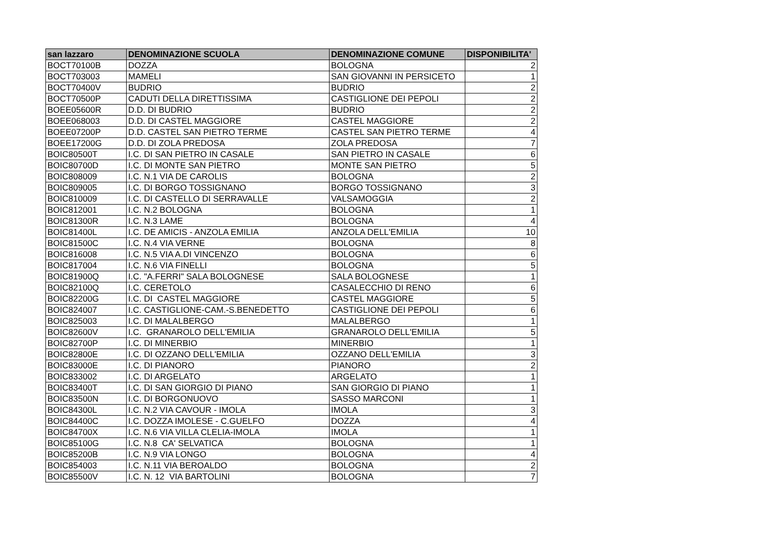| san lazzaro | DENOMINAZIONE SCUOLA | DENOMINAZIONE COMUNE | DISPONIBILITA' |
| --- | --- | --- | --- |
| BOCT70100B | DOZZA | BOLOGNA | 2 |
| BOCT703003 | MAMELI | SAN GIOVANNI IN PERSICETO | 1 |
| BOCT70400V | BUDRIO | BUDRIO | 2 |
| BOCT70500P | CADUTI DELLA DIRETTISSIMA | CASTIGLIONE DEI PEPOLI | 2 |
| BOEE05600R | D.D. DI BUDRIO | BUDRIO | 2 |
| BOEE068003 | D.D. DI CASTEL MAGGIORE | CASTEL MAGGIORE | 2 |
| BOEE07200P | D.D. CASTEL SAN PIETRO TERME | CASTEL SAN PIETRO TERME | 4 |
| BOEE17200G | D.D. DI ZOLA PREDOSA | ZOLA PREDOSA | 7 |
| BOIC80500T | I.C. DI SAN PIETRO IN CASALE | SAN PIETRO IN CASALE | 6 |
| BOIC80700D | I.C. DI MONTE SAN PIETRO | MONTE SAN PIETRO | 5 |
| BOIC808009 | I.C. N.1 VIA DE CAROLIS | BOLOGNA | 2 |
| BOIC809005 | I.C. DI BORGO TOSSIGNANO | BORGO TOSSIGNANO | 3 |
| BOIC810009 | I.C. DI CASTELLO DI SERRAVALLE | VALSAMOGGIA | 2 |
| BOIC812001 | I.C. N.2 BOLOGNA | BOLOGNA | 1 |
| BOIC81300R | I.C. N.3 LAME | BOLOGNA | 4 |
| BOIC81400L | I.C. DE AMICIS - ANZOLA EMILIA | ANZOLA DELL'EMILIA | 10 |
| BOIC81500C | I.C. N.4 VIA VERNE | BOLOGNA | 8 |
| BOIC816008 | I.C. N.5 VIA A.DI VINCENZO | BOLOGNA | 6 |
| BOIC817004 | I.C. N.6 VIA FINELLI | BOLOGNA | 5 |
| BOIC81900Q | I.C. "A.FERRI" SALA BOLOGNESE | SALA BOLOGNESE | 1 |
| BOIC82100Q | I.C. CERETOLO | CASALECCHIO DI RENO | 6 |
| BOIC82200G | I.C. DI CASTEL MAGGIORE | CASTEL MAGGIORE | 5 |
| BOIC824007 | I.C. CASTIGLIONE-CAM.-S.BENEDETTO | CASTIGLIONE DEI PEPOLI | 6 |
| BOIC825003 | I.C. DI MALALBERGO | MALALBERGO | 1 |
| BOIC82600V | I.C. GRANAROLO DELL'EMILIA | GRANAROLO DELL'EMILIA | 5 |
| BOIC82700P | I.C. DI MINERBIO | MINERBIO | 1 |
| BOIC82800E | I.C. DI OZZANO DELL'EMILIA | OZZANO DELL'EMILIA | 3 |
| BOIC83000E | I.C. DI PIANORO | PIANORO | 2 |
| BOIC833002 | I.C. DI ARGELATO | ARGELATO | 1 |
| BOIC83400T | I.C. DI SAN GIORGIO DI PIANO | SAN GIORGIO DI PIANO | 1 |
| BOIC83500N | I.C. DI BORGONUOVO | SASSO MARCONI | 1 |
| BOIC84300L | I.C. N.2 VIA CAVOUR - IMOLA | IMOLA | 3 |
| BOIC84400C | I.C. DOZZA IMOLESE - C.GUELFO | DOZZA | 4 |
| BOIC84700X | I.C. N.6 VIA VILLA CLELIA-IMOLA | IMOLA | 1 |
| BOIC85100G | I.C. N.8 CA' SELVATICA | BOLOGNA | 1 |
| BOIC85200B | I.C. N.9 VIA LONGO | BOLOGNA | 4 |
| BOIC854003 | I.C. N.11 VIA BEROALDO | BOLOGNA | 2 |
| BOIC85500V | I.C. N. 12 VIA BARTOLINI | BOLOGNA | 7 |